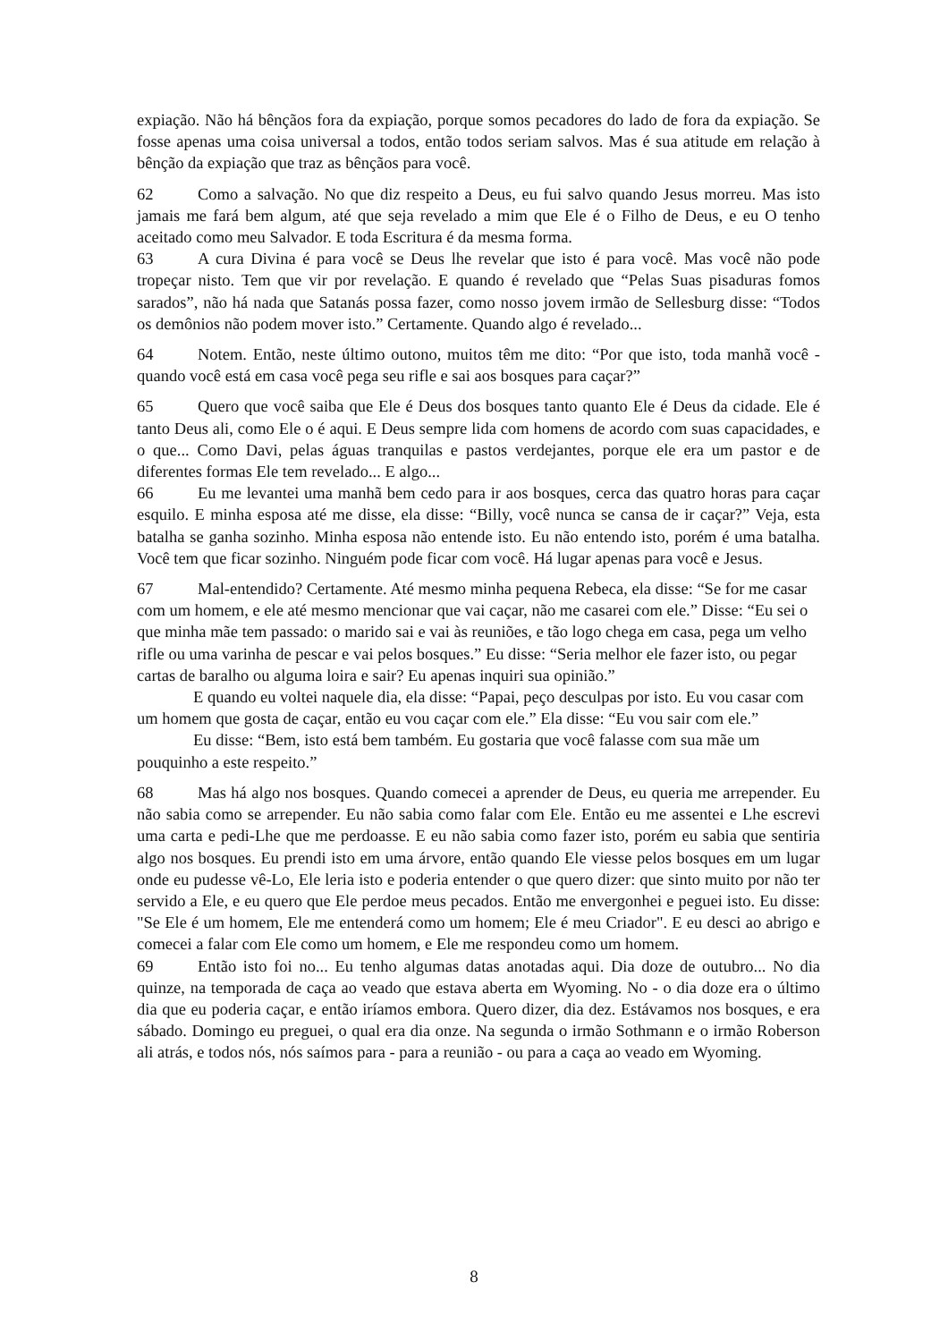expiação. Não há bênçãos fora da expiação, porque somos pecadores do lado de fora da expiação. Se fosse apenas uma coisa universal a todos, então todos seriam salvos. Mas é sua atitude em relação à bênção da expiação que traz as bênçãos para você.
62 Como a salvação. No que diz respeito a Deus, eu fui salvo quando Jesus morreu. Mas isto jamais me fará bem algum, até que seja revelado a mim que Ele é o Filho de Deus, e eu O tenho aceitado como meu Salvador. E toda Escritura é da mesma forma.
63 A cura Divina é para você se Deus lhe revelar que isto é para você. Mas você não pode tropeçar nisto. Tem que vir por revelação. E quando é revelado que “Pelas Suas pisaduras fomos sarados”, não há nada que Satanás possa fazer, como nosso jovem irmão de Sellesburg disse: “Todos os demônios não podem mover isto.” Certamente. Quando algo é revelado...
64 Notem. Então, neste último outono, muitos têm me dito: “Por que isto, toda manhã você - quando você está em casa você pega seu rifle e sai aos bosques para caçar?”
65 Quero que você saiba que Ele é Deus dos bosques tanto quanto Ele é Deus da cidade. Ele é tanto Deus ali, como Ele o é aqui. E Deus sempre lida com homens de acordo com suas capacidades, e o que... Como Davi, pelas águas tranquilas e pastos verdejantes, porque ele era um pastor e de diferentes formas Ele tem revelado... E algo...
66 Eu me levantei uma manhã bem cedo para ir aos bosques, cerca das quatro horas para caçar esquilo. E minha esposa até me disse, ela disse: “Billy, você nunca se cansa de ir caçar?” Veja, esta batalha se ganha sozinho. Minha esposa não entende isto. Eu não entendo isto, porém é uma batalha. Você tem que ficar sozinho. Ninguém pode ficar com você. Há lugar apenas para você e Jesus.
67 Mal-entendido? Certamente. Até mesmo minha pequena Rebeca, ela disse: “Se for me casar com um homem, e ele até mesmo mencionar que vai caçar, não me casarei com ele.” Disse: “Eu sei o que minha mãe tem passado: o marido sai e vai às reuniões, e tão logo chega em casa, pega um velho rifle ou uma varinha de pescar e vai pelos bosques.” Eu disse: “Seria melhor ele fazer isto, ou pegar cartas de baralho ou alguma loira e sair? Eu apenas inquiri sua opinião.”
E quando eu voltei naquele dia, ela disse: “Papai, peço desculpas por isto. Eu vou casar com um homem que gosta de caçar, então eu vou caçar com ele.” Ela disse: “Eu vou sair com ele.”
Eu disse: “Bem, isto está bem também. Eu gostaria que você falasse com sua mãe um pouquinho a este respeito.”
68 Mas há algo nos bosques. Quando comecei a aprender de Deus, eu queria me arrepender. Eu não sabia como se arrepender. Eu não sabia como falar com Ele. Então eu me assentei e Lhe escrevi uma carta e pedi-Lhe que me perdoasse. E eu não sabia como fazer isto, porém eu sabia que sentiria algo nos bosques. Eu prendi isto em uma árvore, então quando Ele viesse pelos bosques em um lugar onde eu pudesse vê-Lo, Ele leria isto e poderia entender o que quero dizer: que sinto muito por não ter servido a Ele, e eu quero que Ele perdoe meus pecados. Então me envergonhei e peguei isto. Eu disse: "Se Ele é um homem, Ele me entenderá como um homem; Ele é meu Criador". E eu desci ao abrigo e comecei a falar com Ele como um homem, e Ele me respondeu como um homem.
69 Então isto foi no... Eu tenho algumas datas anotadas aqui. Dia doze de outubro... No dia quinze, na temporada de caça ao veado que estava aberta em Wyoming. No - o dia doze era o último dia que eu poderia caçar, e então iríamos embora. Quero dizer, dia dez. Estávamos nos bosques, e era sábado. Domingo eu preguei, o qual era dia onze. Na segunda o irmão Sothmann e o irmão Roberson ali atrás, e todos nós, nós saímos para - para a reunião - ou para a caça ao veado em Wyoming.
8